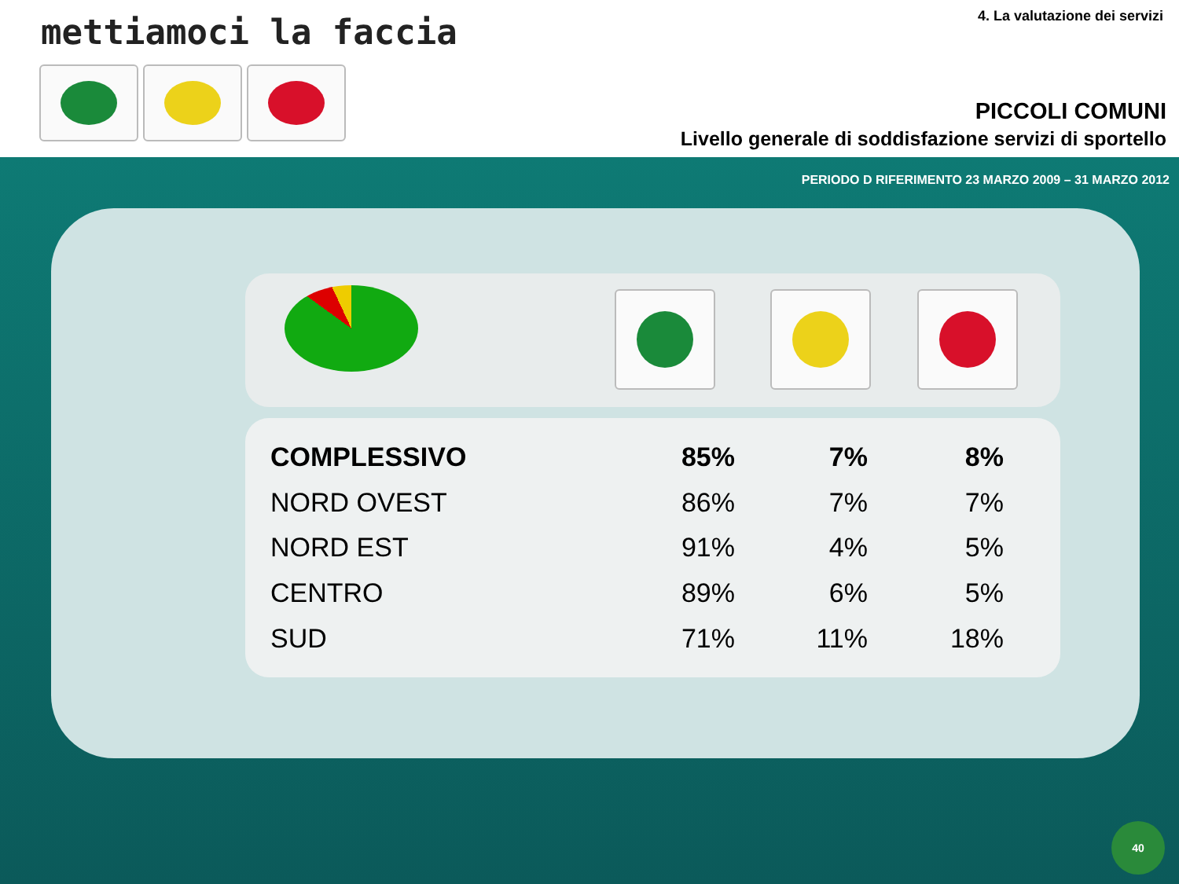mettiamoci la faccia 4. La valutazione dei servizi
PICCOLI COMUNI
Livello generale di soddisfazione servizi di sportello
PERIODO D RIFERIMENTO 23 MARZO 2009 – 31 MARZO 2012
| COMPLESSIVO | 85% | 7% | 8% |
| NORD OVEST | 86% | 7% | 7% |
| NORD EST | 91% | 4% | 5% |
| CENTRO | 89% | 6% | 5% |
| SUD | 71% | 11% | 18% |
40